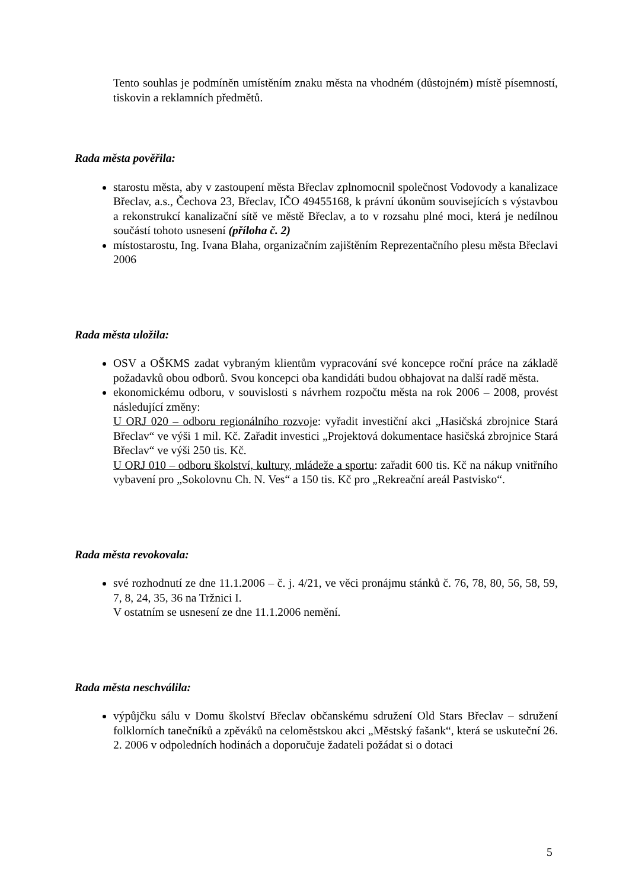Tento souhlas je podmíněn umístěním znaku města na vhodném (důstojném) místě písemností, tiskovin a reklamních předmětů.
Rada města pověřila:
starostu města, aby v zastoupení města Břeclav zplnomocnil společnost Vodovody a kanalizace Břeclav, a.s., Čechova 23, Břeclav, IČO 49455168, k právní úkonům souvisejících s výstavbou a rekonstrukcí kanalizační sítě ve městě Břeclav, a to v rozsahu plné moci, která je nedílnou součástí tohoto usnesení (příloha č. 2)
místostarostu, Ing. Ivana Blaha, organizačním zajištěním Reprezentačního plesu města Břeclavi 2006
Rada města uložila:
OSV a OŠKMS zadat vybraným klientům vypracování své koncepce roční práce na základě požadavků obou odborů. Svou koncepci oba kandidáti budou obhajovat na další radě města.
ekonomickému odboru, v souvislosti s návrhem rozpočtu města na rok 2006 – 2008, provést následující změny:
U ORJ 020 – odboru regionálního rozvoje: vyřadit investiční akci „Hasičská zbrojnice Stará Břeclav“ ve výši 1 mil. Kč. Zařadit investici „Projektová dokumentace hasičská zbrojnice Stará Břeclav“ ve výši 250 tis. Kč.
U ORJ 010 – odboru školství, kultury, mládeže a sportu: zařadit 600 tis. Kč na nákup vnitřního vybavení pro „Sokolovnu Ch. N. Ves“ a 150 tis. Kč pro „Rekreační areál Pastvisko“.
Rada města revokovala:
své rozhodnutí ze dne 11.1.2006 – č. j. 4/21, ve věci pronájmu stánků č. 76, 78, 80, 56, 58, 59, 7, 8, 24, 35, 36 na Tržnici I.
V ostatním se usnesení ze dne 11.1.2006 nemění.
Rada města neschválila:
výpůjčku sálu v Domu školství Břeclav občanskému sdružení Old Stars Břeclav – sdružení folklorních tanečníků a zpěváků na celoměstskou akci „Městský fašank“, která se uskuteční 26. 2. 2006 v odpoledních hodinách a doporučuje žadateli požádat si o dotaci
5